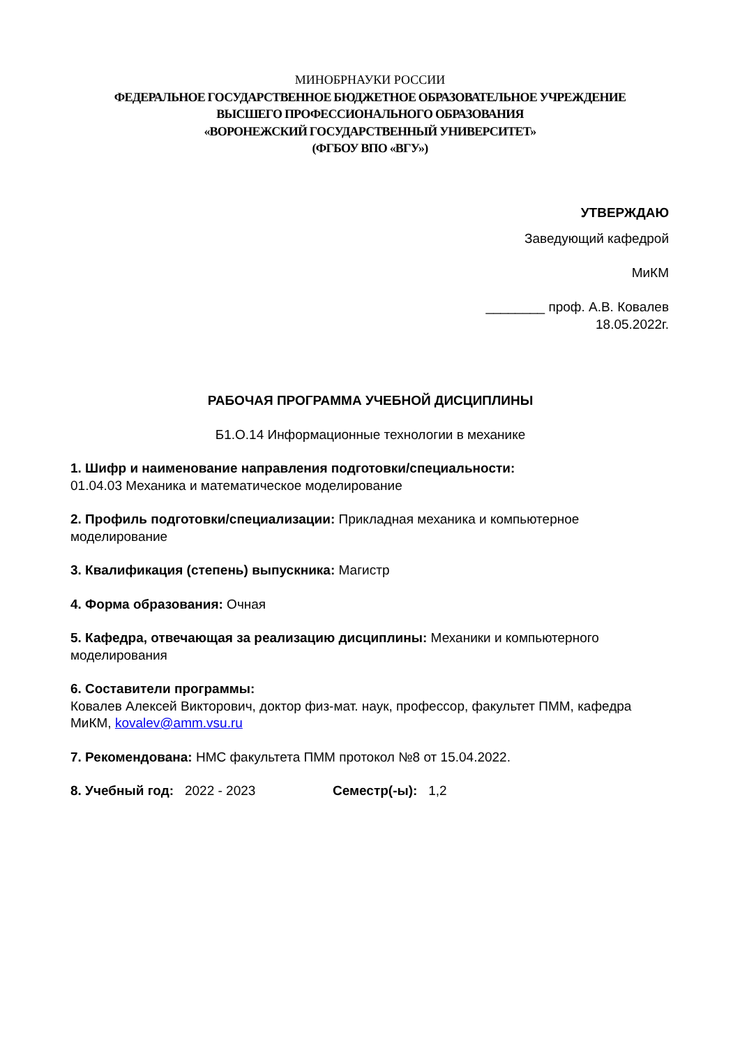МИНОБРНАУКИ РОССИИ
ФЕДЕРАЛЬНОЕ ГОСУДАРСТВЕННОЕ БЮДЖЕТНОЕ ОБРАЗОВАТЕЛЬНОЕ УЧРЕЖДЕНИЕ
ВЫСШЕГО ПРОФЕССИОНАЛЬНОГО ОБРАЗОВАНИЯ
«ВОРОНЕЖСКИЙ ГОСУДАРСТВЕННЫЙ УНИВЕРСИТЕТ»
(ФГБОУ ВПО «ВГУ»)
УТВЕРЖДАЮ
Заведующий кафедрой
МиКМ
________ проф. А.В. Ковалев
18.05.2022г.
РАБОЧАЯ ПРОГРАММА УЧЕБНОЙ ДИСЦИПЛИНЫ
Б1.О.14 Информационные технологии в механике
1. Шифр и наименование направления подготовки/специальности:
01.04.03 Механика и математическое моделирование
2. Профиль подготовки/специализации: Прикладная механика и компьютерное моделирование
3. Квалификация (степень) выпускника: Магистр
4. Форма образования: Очная
5. Кафедра, отвечающая за реализацию дисциплины: Механики и компьютерного моделирования
6. Составители программы:
Ковалев Алексей Викторович, доктор физ-мат. наук, профессор, факультет ПММ, кафедра МиКМ, kovalev@amm.vsu.ru
7. Рекомендована: НМС факультета ПММ протокол №8 от 15.04.2022.
8. Учебный год: 2022 - 2023 Семестр(-ы): 1,2